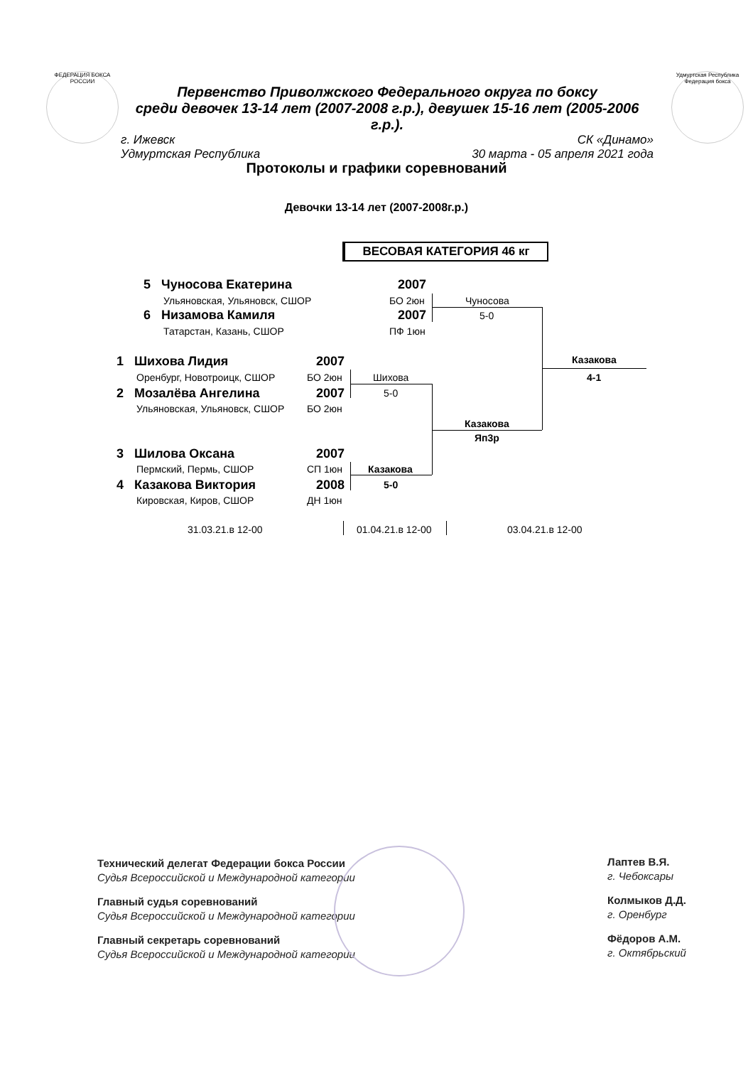ФЕДЕРАЦИЯ БОКСА РОССИИ
Удмуртская Республика Федерация бокса
Первенство Приволжского Федерального округа по боксу
среди девочек 13-14 лет (2007-2008 г.р.), девушек 15-16 лет (2005-2006 г.р.).
г. Ижевск СК «Динамо»
Удмуртская Республика 30 марта - 05 апреля 2021 года
Протоколы и графики соревнований
Девочки 13-14 лет (2007-2008г.р.)
ВЕСОВАЯ КАТЕГОРИЯ 46 кг
5 Чуносова Екатерина 2007
Ульяновская, Ульяновск, СШОР БО 2юн
6 Низамова Камиля 2007
Татарстан, Казань, СШОР ПФ 1юн
Чуносова
5-0
1 Шихова Лидия 2007
Оренбург, Новотроицк, СШОР БО 2юн
2 Мозалёва Ангелина 2007
Ульяновская, Ульяновск, СШОР БО 2юн
Шихова
5-0
3 Шилова Оксана 2007
Пермский, Пермь, СШОР СП 1юн
4 Казакова Виктория 2008
Кировская, Киров, СШОР ДН 1юн
Казакова
5-0
Казакова
Яп3р
Казакова
4-1
31.03.21.в 12-00 01.04.21.в 12-00 03.04.21.в 12-00
Технический делегат Федерации бокса России
Судья Всероссийской и Международной категории
Главный судья соревнований
Судья Всероссийской и Международной категории
Главный секретарь соревнований
Судья Всероссийской и Международной категории
Лаптев В.Я.
г. Чебоксары
Колмыков Д.Д.
г. Оренбург
Фёдоров А.М.
г. Октябрьский